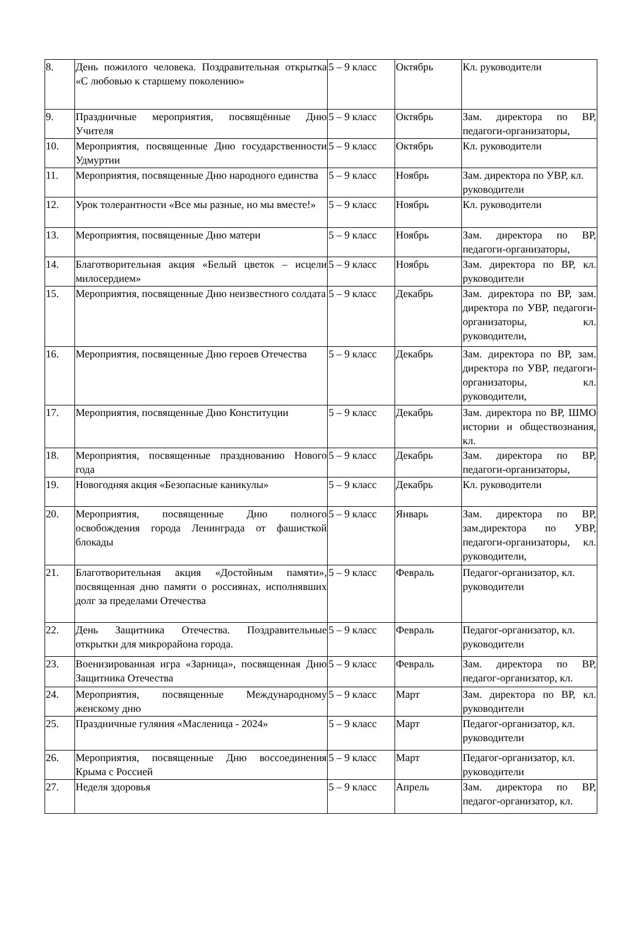| 8. | День пожилого человека. Поздравительная открытка «С любовью к старшему поколению» | 5 – 9 класс | Октябрь | Кл. руководители |
| 9. | Праздничные мероприятия, посвящённые Дню Учителя | 5 – 9 класс | Октябрь | Зам. директора по ВР, педагоги-организаторы, |
| 10. | Мероприятия, посвященные Дню государственности Удмуртии | 5 – 9 класс | Октябрь | Кл. руководители |
| 11. | Мероприятия, посвященные Дню народного единства | 5 – 9 класс | Ноябрь | Зам. директора по УВР, кл. руководители |
| 12. | Урок толерантности «Все мы разные, но мы вместе!» | 5 – 9 класс | Ноябрь | Кл. руководители |
| 13. | Мероприятия, посвященные Дню матери | 5 – 9 класс | Ноябрь | Зам. директора по ВР, педагоги-организаторы, |
| 14. | Благотворительная акция «Белый цветок – исцели милосердием» | 5 – 9 класс | Ноябрь | Зам. директора по ВР, кл. руководители |
| 15. | Мероприятия, посвященные Дню неизвестного солдата | 5 – 9 класс | Декабрь | Зам. директора по ВР, зам. директора по УВР, педагоги-организаторы, кл. руководители, |
| 16. | Мероприятия, посвященные Дню героев Отечества | 5 – 9 класс | Декабрь | Зам. директора по ВР, зам. директора по УВР, педагоги-организаторы, кл. руководители, |
| 17. | Мероприятия, посвященные Дню Конституции | 5 – 9 класс | Декабрь | Зам. директора по ВР, ШМО истории и обществознания, кл. |
| 18. | Мероприятия, посвященные празднованию Нового года | 5 – 9 класс | Декабрь | Зам. директора по ВР, педагоги-организаторы, |
| 19. | Новогодняя акция «Безопасные каникулы» | 5 – 9 класс | Декабрь | Кл. руководители |
| 20. | Мероприятия, посвященные Дню полного освобождения города Ленинграда от фашисткой блокады | 5 – 9 класс | Январь | Зам. директора по ВР, зам.директора по УВР, педагоги-организаторы, кл. руководители, |
| 21. | Благотворительная акция «Достойным памяти», посвященная дню памяти о россиянах, исполнявших долг за пределами Отечества | 5 – 9 класс | Февраль | Педагог-организатор, кл. руководители |
| 22. | День Защитника Отечества. Поздравительные открытки для микрорайона города. | 5 – 9 класс | Февраль | Педагог-организатор, кл. руководители |
| 23. | Военизированная игра «Зарница», посвященная Дню Защитника Отечества | 5 – 9 класс | Февраль | Зам. директора по ВР, педагог-организатор, кл. |
| 24. | Мероприятия, посвященные Международному женскому дню | 5 – 9 класс | Март | Зам. директора по ВР, кл. руководители |
| 25. | Праздничные гуляния «Масленица - 2024» | 5 – 9 класс | Март | Педагог-организатор, кл. руководители |
| 26. | Мероприятия, посвященные Дню воссоединения Крыма с Россией | 5 – 9 класс | Март | Педагог-организатор, кл. руководители |
| 27. | Неделя здоровья | 5 – 9 класс | Апрель | Зам. директора по ВР, педагог-организатор, кл. |